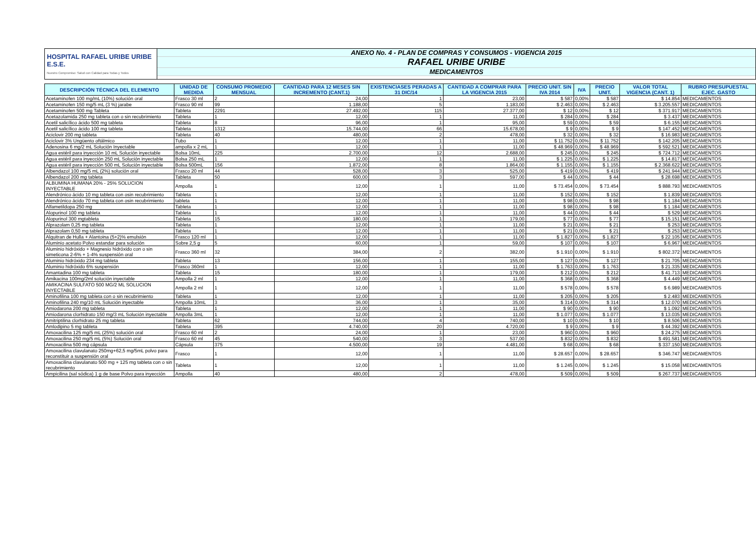HOSPITAL RAFAEL URIBE URIBE E.S.E.
Nuestro Compromiso: Salud con Calidad para Todas y Todos
ANEXO No. 4 - PLAN DE COMPRAS Y CONSUMOS - VIGENCIA 2015
RAFAEL URIBE URIBE
MEDICAMENTOS
| DESCRIPCIÓN TÉCNICA DEL ELEMENTO | UNIDAD DE MEDIDA | CONSUMO PROMEDIO MENSUAL | CANTIDAD PARA 12 MESES SIN INCREMENTO (CANT.1) | EXISTENCIASES PERADAS A 31 DIC/14 | CANTIDAD A COMPRAR PARA LA VIGENCIA 2015 | PRECIO UNIT. SIN IVA 2014 | IVA | PRECIO UNIT. | VALOR TOTAL VIGENCIA (CANT. 1) | RUBRO PRESUPUESTAL EJEC. GASTO |
| --- | --- | --- | --- | --- | --- | --- | --- | --- | --- | --- |
| Acetaminofen 100 mg/mL (10%) solución oral | Frasco 30 ml | 2 | 24,00 | 1 | 23,00 | $ 587 | 0,00% | $ 587 | $ 14.854 | MEDICAMENTOS |
| Acetaminofen 150 mg/5 mL (3 %) jarabe | Frasco 90 ml | 99 | 1.188,00 | 5 | 1.183,00 | $ 2.463 | 0,00% | $ 2.463 | $ 3.205.557 | MEDICAMENTOS |
| Acetaminofen 500 mg Tableta | Tableta | 2291 | 27.492,00 | 115 | 27.377,00 | $ 12 | 0,00% | $ 12 | $ 371.917 | MEDICAMENTOS |
| Acetazolamida 250 mg tableta con o sin recubrimiento | Tableta | 1 | 12,00 | 1 | 11,00 | $ 284 | 0,00% | $ 284 | $ 3.437 | MEDICAMENTOS |
| Acetil salicílico ácido 500 mg tableta | Tableta | 8 | 96,00 | 1 | 95,00 | $ 59 | 0,00% | $ 59 | $ 6.155 | MEDICAMENTOS |
| Acetil salicílico ácido 100 mg tableta | Tableta | 1312 | 15.744,00 | 66 | 15.678,00 | $ 9 | 0,00% | $ 9 | $ 147.452 | MEDICAMENTOS |
| Aciclovir 200 mg tableta | Tableta | 40 | 480,00 | 2 | 478,00 | $ 32 | 0,00% | $ 32 | $ 16.983 | MEDICAMENTOS |
| Aciclovir 3% Ungüento oftálmico | Tubo | 1 | 12,00 | 1 | 11,00 | $ 11.752 | 0,00% | $ 11.752 | $ 142.205 | MEDICAMENTOS |
| Adenosina 6 mg/2 mL Solución Inyectable | ampolla x 2 mL | 1 | 12,00 | 1 | 11,00 | $ 48.969 | 0,00% | $ 48.969 | $ 592.521 | MEDICAMENTOS |
| Agua estéril para inyección 10 mL Solución inyectable | Bolsa 10mL | 225 | 2.700,00 | 12 | 2.688,00 | $ 245 | 0,00% | $ 245 | $ 724.712 | MEDICAMENTOS |
| Agua estéril para inyección 250 mL Solución inyectable | Bolsa 250 mL | 1 | 12,00 | 1 | 11,00 | $ 1.225 | 0,00% | $ 1.225 | $ 14.817 | MEDICAMENTOS |
| Agua estéril para inyección 500 mL Solución inyectable | Bolsa 500mL | 156 | 1.872,00 | 8 | 1.864,00 | $ 1.155 | 0,00% | $ 1.155 | $ 2.368.622 | MEDICAMENTOS |
| Albendazol 100 mg/5 mL (2%) solución oral | Frasco 20 ml | 44 | 528,00 | 3 | 525,00 | $ 419 | 0,00% | $ 419 | $ 241.944 | MEDICAMENTOS |
| Albendazol 200 mg tableta | Tableta | 50 | 600,00 | 3 | 597,00 | $ 44 | 0,00% | $ 44 | $ 28.698 | MEDICAMENTOS |
| ALBUMINA HUMANA 20% - 25% SOLUCION INYECTABLE | Ampolla | 1 | 12,00 | 1 | 11,00 | $ 73.454 | 0,00% | $ 73.454 | $ 888.793 | MEDICAMENTOS |
| Alendrónico ácido 10 mg tableta con osin recubrimiento | Tableta | 1 | 12,00 | 1 | 11,00 | $ 152 | 0,00% | $ 152 | $ 1.839 | MEDICAMENTOS |
| Alendrónico ácido 70 mg tableta con osin recubrimiento | tableta | 1 | 12,00 | 1 | 11,00 | $ 98 | 0,00% | $ 98 | $ 1.184 | MEDICAMENTOS |
| Alfametildopa 250 mg | Tableta | 1 | 12,00 | 1 | 11,00 | $ 98 | 0,00% | $ 98 | $ 1.184 | MEDICAMENTOS |
| Alopurinol 100 mg tableta | Tableta | 1 | 12,00 | 1 | 11,00 | $ 44 | 0,00% | $ 44 | $ 529 | MEDICAMENTOS |
| Alopurinol 300 mgtableta | Tableta | 15 | 180,00 | 1 | 179,00 | $ 77 | 0,00% | $ 77 | $ 15.151 | MEDICAMENTOS |
| Alprazolam 0,25 mg tableta | Tableta | 1 | 12,00 | 1 | 11,00 | $ 21 | 0,00% | $ 21 | $ 253 | MEDICAMENTOS |
| Alprazolam 0,50 mg tableta | Tableta | 1 | 12,00 | 1 | 11,00 | $ 21 | 0,00% | $ 21 | $ 253 | MEDICAMENTOS |
| Alquitran de Hulla + Alantoina (5+2)% emulsión | Frasco 120 ml | 1 | 12,00 | 1 | 11,00 | $ 1.827 | 0,00% | $ 1.827 | $ 22.105 | MEDICAMENTOS |
| Aluminio acetato Polvo estandar para solución | Sobre 2,5 g | 5 | 60,00 | 1 | 59,00 | $ 107 | 0,00% | $ 107 | $ 6.967 | MEDICAMENTOS |
| Aluminio hidróxido + Magnesio hidróxido con o sin simeticona 2-6% + 1-4% suspensión oral | Frasco 360 ml | 32 | 384,00 | 2 | 382,00 | $ 1.910 | 0,00% | $ 1.910 | $ 802.372 | MEDICAMENTOS |
| Aluminio hidróxido 234 mg tableta | Tableta | 13 | 156,00 | 1 | 155,00 | $ 127 | 0,00% | $ 127 | $ 21.705 | MEDICAMENTOS |
| Aluminio hidróxido 6% suspensión | Frasco 360ml | 1 | 12,00 | 1 | 11,00 | $ 1.763 | 0,00% | $ 1.763 | $ 21.335 | MEDICAMENTOS |
| Amantadina 100 mg tableta | Tableta | 15 | 180,00 | 1 | 179,00 | $ 212 | 0,00% | $ 212 | $ 41.713 | MEDICAMENTOS |
| Amikacina 100mg/2ml solución inyectable | Ampolla 2 ml | 1 | 12,00 | 1 | 11,00 | $ 368 | 0,00% | $ 368 | $ 4.449 | MEDICAMENTOS |
| AMIKACINA SULFATO 500 MG/2 ML SOLUCION INYECTABLE | Ampolla 2 ml | 1 | 12,00 | 1 | 11,00 | $ 578 | 0,00% | $ 578 | $ 6.989 | MEDICAMENTOS |
| Aminofilina 100 mg tableta con o sin recubrimiento | Tableta | 1 | 12,00 | 1 | 11,00 | $ 205 | 0,00% | $ 205 | $ 2.483 | MEDICAMENTOS |
| Aminofilina 240 mg/10 mL Solución inyectable | Ampolla 10mL | 3 | 36,00 | 1 | 35,00 | $ 314 | 0,00% | $ 314 | $ 12.070 | MEDICAMENTOS |
| Amiodarona 200 mg tableta | Tableta | 1 | 12,00 | 1 | 11,00 | $ 90 | 0,00% | $ 90 | $ 1.092 | MEDICAMENTOS |
| Amiodarona clorhidrato 150 mg/3 mL Solución inyectable | Ampolla 3mL | 1 | 12,00 | 1 | 11,00 | $ 1.077 | 0,00% | $ 1.077 | $ 13.035 | MEDICAMENTOS |
| Amitriptilina clorhidrato 25 mg tableta | Tableta | 62 | 744,00 | 4 | 740,00 | $ 10 | 0,00% | $ 10 | $ 8.506 | MEDICAMENTOS |
| Amlodipino 5 mg tableta | Tableta | 395 | 4.740,00 | 20 | 4.720,00 | $ 9 | 0,00% | $ 9 | $ 44.392 | MEDICAMENTOS |
| Amoxacilina 125 mg/5 mL (25%) solución oral | Frasco 60 ml | 2 | 24,00 | 1 | 23,00 | $ 960 | 0,00% | $ 960 | $ 24.275 | MEDICAMENTOS |
| Amoxacilina 250 mg/5 mL (5%) Solución oral | Frasco 60 ml | 45 | 540,00 | 3 | 537,00 | $ 832 | 0,00% | $ 832 | $ 491.581 | MEDICAMENTOS |
| Amoxacilina 500 mg cápsula | Cápsula | 375 | 4.500,00 | 19 | 4.481,00 | $ 68 | 0,00% | $ 68 | $ 337.150 | MEDICAMENTOS |
| Amoxacilina clavulanato 250mg+62,5 mg/5mL polvo para reconstituir a suspensión oral | Frasco | 1 | 12,00 | 1 | 11,00 | $ 28.657 | 0,00% | $ 28.657 | $ 346.747 | MEDICAMENTOS |
| Amoxacilina clavulanato 500 mg + 125 mg tableta con o sin recubrimiento | Tableta | 1 | 12,00 | 1 | 11,00 | $ 1.245 | 0,00% | $ 1.245 | $ 15.058 | MEDICAMENTOS |
| Ampicilina (sal sódica) 1 g de base Polvo para inyección | Ampolla | 40 | 480,00 | 2 | 478,00 | $ 509 | 0,00% | $ 509 | $ 267.737 | MEDICAMENTOS |